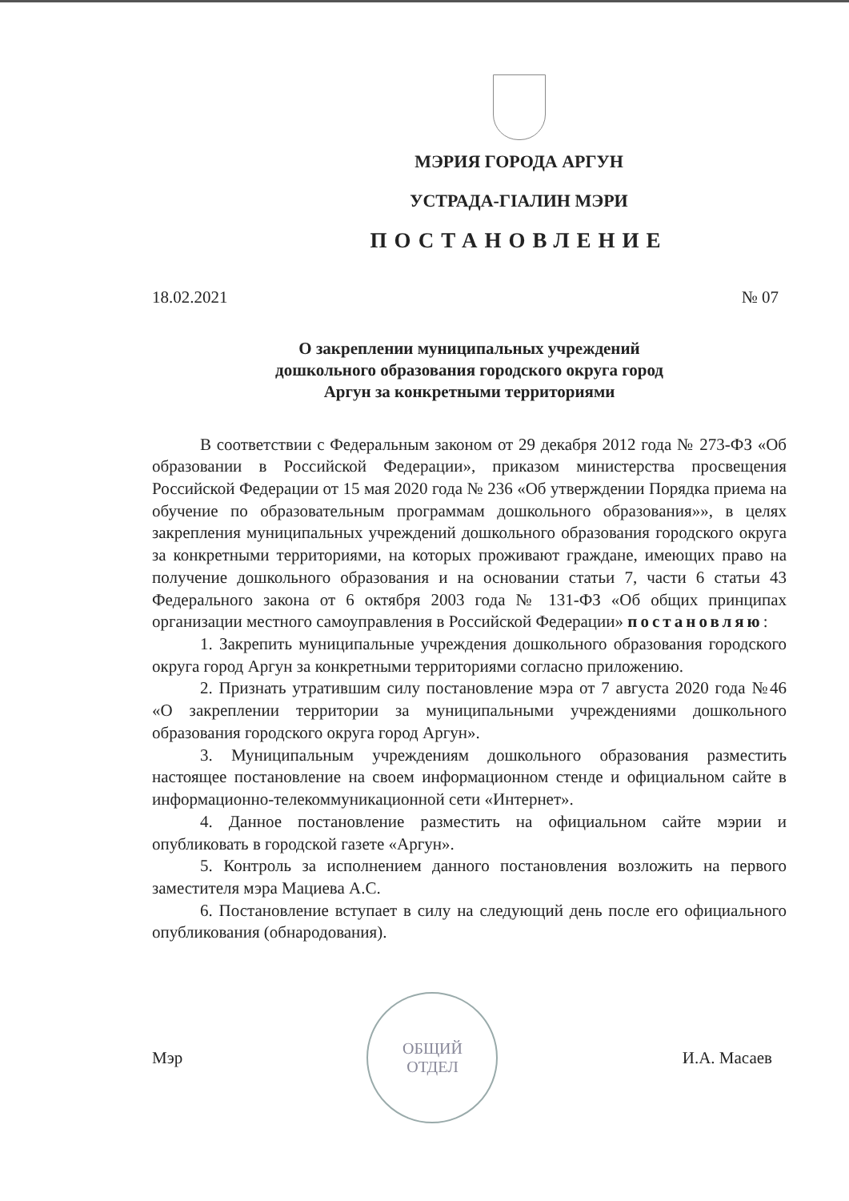МЭРИЯ ГОРОДА АРГУН
УСТРАДА-ГIАЛИН МЭРИ
ПОСТАНОВЛЕНИЕ
18.02.2021 № 07
О закреплении муниципальных учреждений
дошкольного образования городского округа город
Аргун за конкретными территориями
В соответствии с Федеральным законом от 29 декабря 2012 года № 273-ФЗ «Об образовании в Российской Федерации», приказом министерства просвещения Российской Федерации от 15 мая 2020 года № 236 «Об утверждении Порядка приема на обучение по образовательным программам дошкольного образования»», в целях закрепления муниципальных учреждений дошкольного образования городского округа за конкретными территориями, на которых проживают граждане, имеющих право на получение дошкольного образования и на основании статьи 7, части 6 статьи 43 Федерального закона от 6 октября 2003 года № 131-ФЗ «Об общих принципах организации местного самоуправления в Российской Федерации» постановляю:
1. Закрепить муниципальные учреждения дошкольного образования городского округа город Аргун за конкретными территориями согласно приложению.
2. Признать утратившим силу постановление мэра от 7 августа 2020 года №46 «О закреплении территории за муниципальными учреждениями дошкольного образования городского округа город Аргун».
3. Муниципальным учреждениям дошкольного образования разместить настоящее постановление на своем информационном стенде и официальном сайте в информационно-телекоммуникационной сети «Интернет».
4. Данное постановление разместить на официальном сайте мэрии и опубликовать в городской газете «Аргун».
5. Контроль за исполнением данного постановления возложить на первого заместителя мэра Мациева А.С.
6. Постановление вступает в силу на следующий день после его официального опубликования (обнародования).
Мэр
ОБЩИЙ
ОТДЕЛ
И.А. Масаев